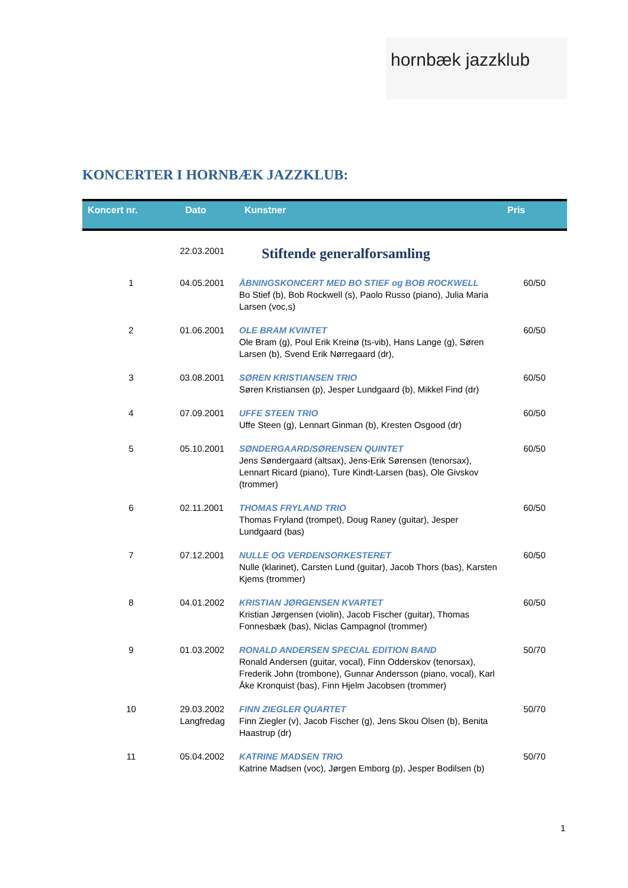hornbæk jazzklub
KONCERTER I HORNBÆK JAZZKLUB:
| Koncert nr. | Dato | Kunstner | Pris |
| --- | --- | --- | --- |
| | 22.03.2001 | Stiftende generalforsamling | |
| 1 | 04.05.2001 | ÅBNINGSKONCERT MED BO STIEF og BOB ROCKWELL Bo Stief (b), Bob Rockwell (s), Paolo Russo (piano), Julia Maria Larsen (voc,s) | 60/50 |
| 2 | 01.06.2001 | OLE BRAM KVINTET Ole Bram (g), Poul Erik Kreinø (ts-vib), Hans Lange (g), Søren Larsen (b), Svend Erik Nørregaard (dr), | 60/50 |
| 3 | 03.08.2001 | SØREN KRISTIANSEN TRIO Søren Kristiansen (p), Jesper Lundgaard (b), Mikkel Find (dr) | 60/50 |
| 4 | 07.09.2001 | UFFE STEEN TRIO Uffe Steen (g), Lennart Ginman (b), Kresten Osgood (dr) | 60/50 |
| 5 | 05.10.2001 | SØNDERGAARD/SØRENSEN QUINTET Jens Søndergaard (altsax), Jens-Erik Sørensen (tenorsax), Lennart Ricard (piano), Ture Kindt-Larsen (bas), Ole Givskov (trommer) | 60/50 |
| 6 | 02.11.2001 | THOMAS FRYLAND TRIO Thomas Fryland (trompet), Doug Raney (guitar), Jesper Lundgaard (bas) | 60/50 |
| 7 | 07.12.2001 | NULLE OG VERDENSORKESTERET Nulle (klarinet), Carsten Lund (guitar), Jacob Thors (bas), Karsten Kjems (trommer) | 60/50 |
| 8 | 04.01.2002 | KRISTIAN JØRGENSEN KVARTET Kristian Jørgensen (violin), Jacob Fischer (guitar), Thomas Fonnesbæk (bas), Niclas Campagnol (trommer) | 60/50 |
| 9 | 01.03.2002 | RONALD ANDERSEN SPECIAL EDITION BAND Ronald Andersen (guitar, vocal), Finn Odderskov (tenorsax), Frederik John (trombone), Gunnar Andersson (piano, vocal), Karl Åke Kronquist (bas), Finn Hjelm Jacobsen (trommer) | 50/70 |
| 10 | 29.03.2002 Langfredag | FINN ZIEGLER QUARTET Finn Ziegler (v), Jacob Fischer (g), Jens Skou Olsen (b), Benita Haastrup (dr) | 50/70 |
| 11 | 05.04.2002 | KATRINE MADSEN TRIO Katrine Madsen (voc), Jørgen Emborg (p), Jesper Bodilsen (b) | 50/70 |
1